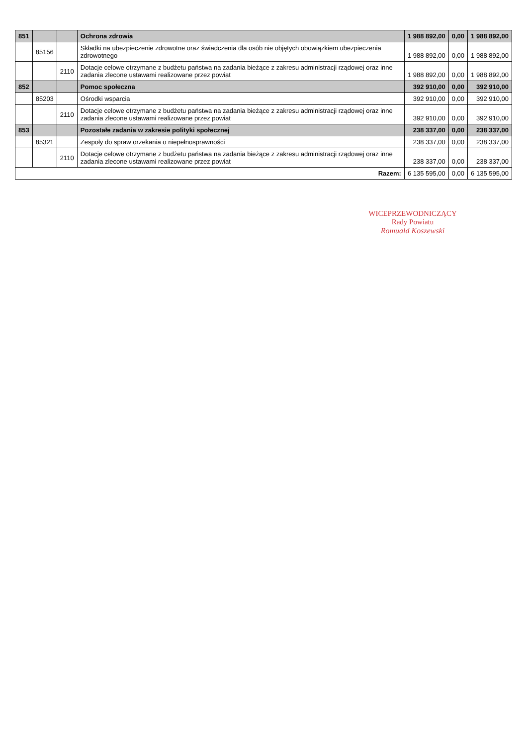| 851 | | | Ochrona zdrowia | 1 988 892,00 | 0,00 | 1 988 892,00 |
| | 85156 | | Składki na ubezpieczenie zdrowotne oraz świadczenia dla osób nie objętych obowiązkiem ubezpieczenia zdrowotnego | 1 988 892,00 | 0,00 | 1 988 892,00 |
| | | 2110 | Dotacje celowe otrzymane z budżetu państwa na zadania bieżące z zakresu administracji rządowej oraz inne zadania zlecone ustawami realizowane przez powiat | 1 988 892,00 | 0,00 | 1 988 892,00 |
| 852 | | | Pomoc społeczna | 392 910,00 | 0,00 | 392 910,00 |
| | 85203 | | Ośrodki wsparcia | 392 910,00 | 0,00 | 392 910,00 |
| | | 2110 | Dotacje celowe otrzymane z budżetu państwa na zadania bieżące z zakresu administracji rządowej oraz inne zadania zlecone ustawami realizowane przez powiat | 392 910,00 | 0,00 | 392 910,00 |
| 853 | | | Pozostałe zadania w zakresie polityki społecznej | 238 337,00 | 0,00 | 238 337,00 |
| | 85321 | | Zespoły do spraw orzekania o niepełnosprawności | 238 337,00 | 0,00 | 238 337,00 |
| | | 2110 | Dotacje celowe otrzymane z budżetu państwa na zadania bieżące z zakresu administracji rządowej oraz inne zadania zlecone ustawami realizowane przez powiat | 238 337,00 | 0,00 | 238 337,00 |
| Razem: | | | | 6 135 595,00 | 0,00 | 6 135 595,00 |
WICEPRZEWODNICZĄCY
Rady Powiatu
Romuald Koszewski